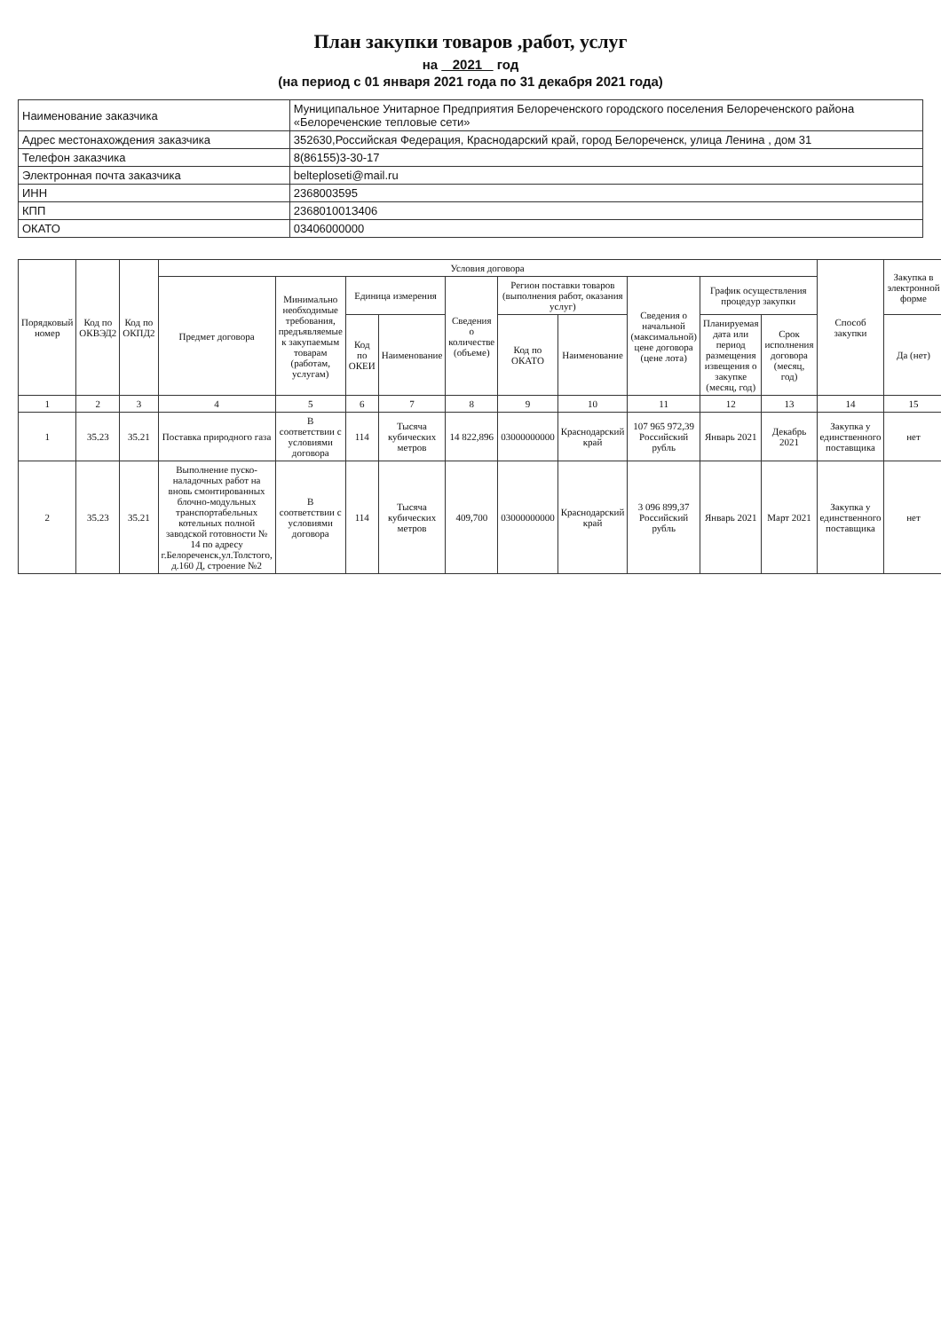План закупки товаров ,работ, услуг
на 2021 год
(на период с 01 января 2021 года по 31 декабря 2021 года)
| Наименование заказчика | Муниципальное Унитарное Предприятия Белореченского городского поселения Белореченского района «Белореченские тепловые сети» |
| Адрес местонахождения заказчика | 352630,Российская Федерация, Краснодарский край, город Белореченск, улица Ленина , дом 31 |
| Телефон заказчика | 8(86155)3-30-17 |
| Электронная почта заказчика | belteploseti@mail.ru |
| ИНН | 2368003595 |
| КПП | 236801001З406 |
| ОКАТО | 03406000000 |
| Порядковый номер | Код по ОКВЭД2 | Код по ОКПД2 | Условия договора | | | | | | | | | | Способ закупки | Закупка в электронной форме |
| --- | --- | --- | --- | --- | --- | --- | --- | --- | --- | --- | --- | --- | --- | --- |
| | | | Предмет договора | Минимально необходимые требования, предъявляемые к закупаемым товарам (работам, услугам) | Единица измерения | | Сведения о количестве (объеме) | Регион поставки товаров (выполнения работ, оказания услуг) | | Сведения о начальной (максимальной) цене договора (цене лота) | График осуществления процедур закупки | | | |
| | | | | | Код по ОКЕИ | Наименование | | Код по ОКАТО | Наименование | | Планируемая дата или период размещения извещения о закупке (месяц, год) | Срок исполнения договора (месяц, год) | | Да (нет) |
| 1 | 2 | 3 | 4 | 5 | 6 | 7 | 8 | 9 | 10 | 11 | 12 | 13 | 14 | 15 |
| 1 | 35.23 | 35.21 | Поставка природного газа | В соответствии с условиями договора | 114 | Тысяча кубических метров | 14 822,896 | 03000000000 | Краснодарский край | 107 965 972,39 Российский рубль | Январь 2021 | Декабрь 2021 | Закупка у единственного поставщика | нет |
| 2 | 35.23 | 35.21 | Выполнение пуско-наладочных работ на вновь смонтированных блочно-модульных транспортабельных котельных полной заводской готовности № 14 по адресу г.Белореченск,ул.Толстого, д.160 Д, строение №2 | В соответствии с условиями договора | 114 | Тысяча кубических метров | 409,700 | 03000000000 | Краснодарский край | 3 096 899,37 Российский рубль | Январь 2021 | Март 2021 | Закупка у единственного поставщика | нет |